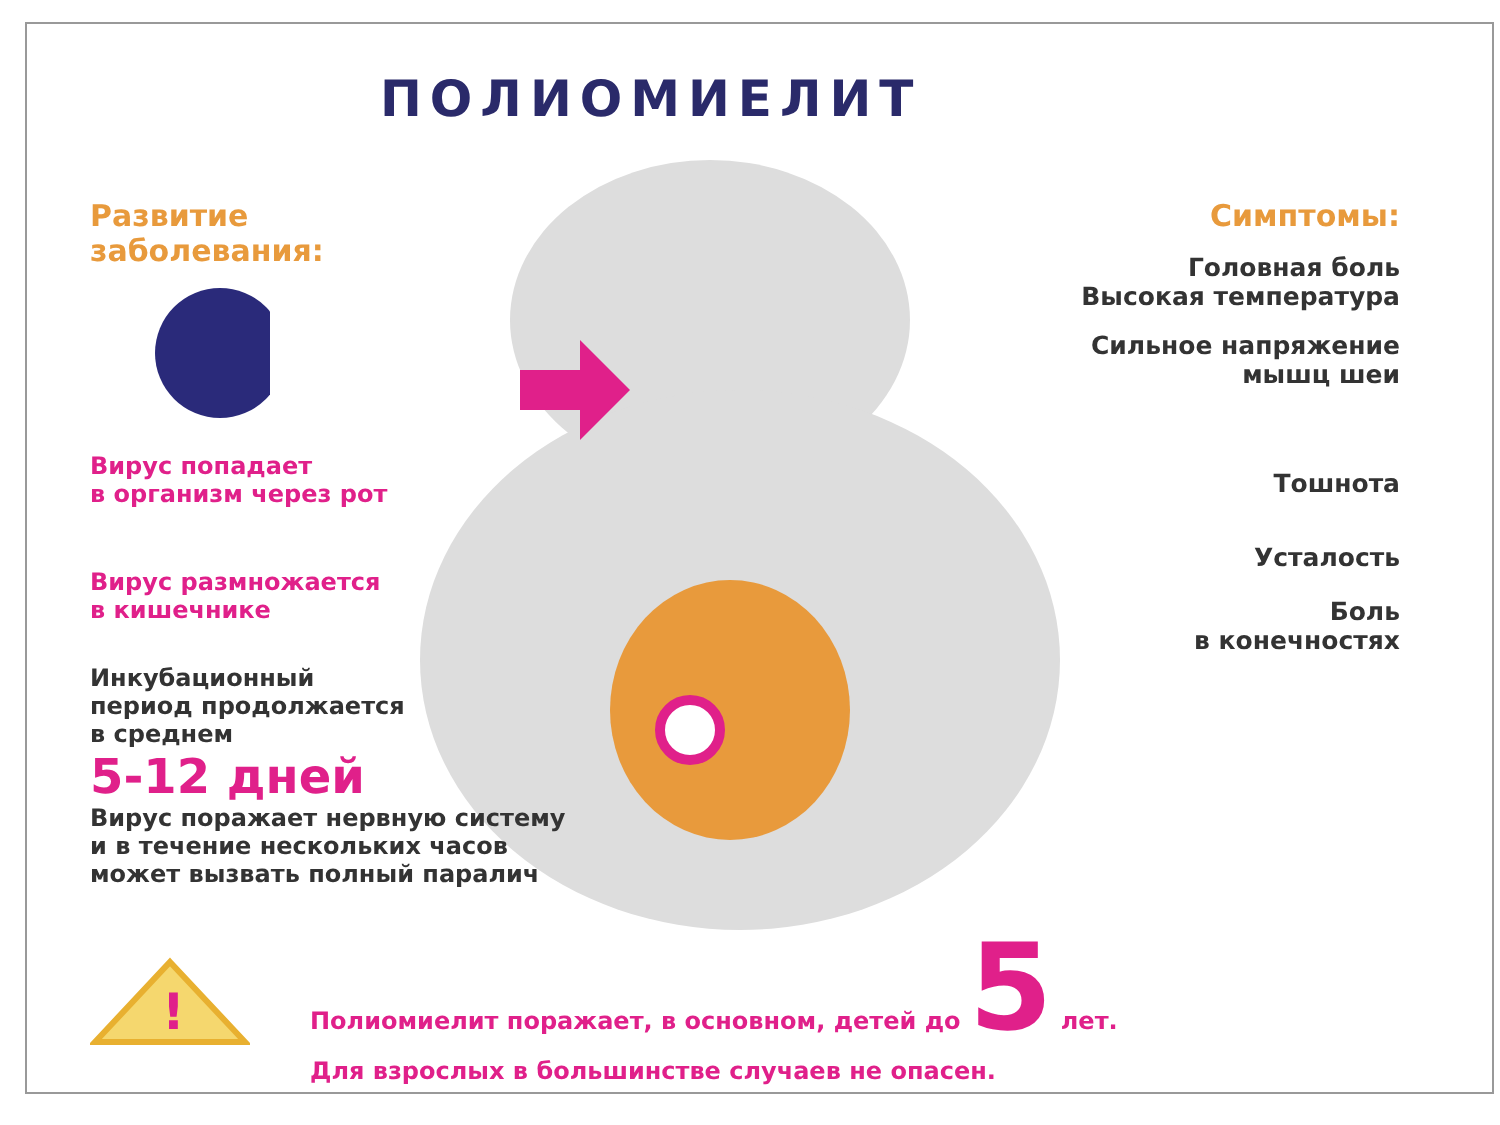ПОЛИОМИЕЛИТ
Развитие
заболевания:
Вирус попадает
в организм через рот
Вирус размножается
в кишечнике
Инкубационный
период продолжается
в среднем
5-12 дней
Вирус поражает нервную систему
и в течение нескольких часов
может вызвать полный паралич
Симптомы:
Головная боль
Высокая температура
Сильное напряжение
мышц шеи
Тошнота
Усталость
Боль
в конечностях
!
Полиомиелит поражает, в основном, детей до 5 лет.
Для взрослых в большинстве случаев не опасен.